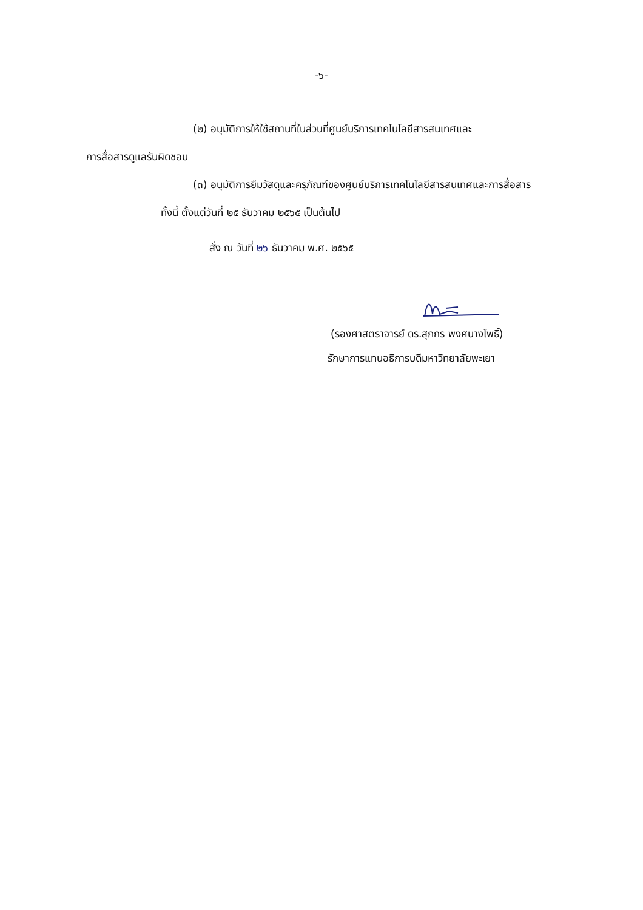-๖-
(๒) อนุมัติการให้ใช้สถานที่ในส่วนที่ศูนย์บริการเทคโนโลยีสารสนเทศและ
การสื่อสารดูแลรับผิดชอบ
(๓) อนุมัติการยืมวัสดุและครุภัณฑ์ของศูนย์บริการเทคโนโลยีสารสนเทศและการสื่อสาร
ทั้งนี้ ตั้งแต่วันที่ ๒๕ ธันวาคม ๒๕๖๕ เป็นต้นไป
สั่ง ณ วันที่ ๒๖ ธันวาคม พ.ศ. ๒๕๖๕
(รองศาสตราจารย์ ดร.สุภกร พงศบางโพธิ์)
รักษาการแทนอธิการบดีมหาวิทยาลัยพะเยา